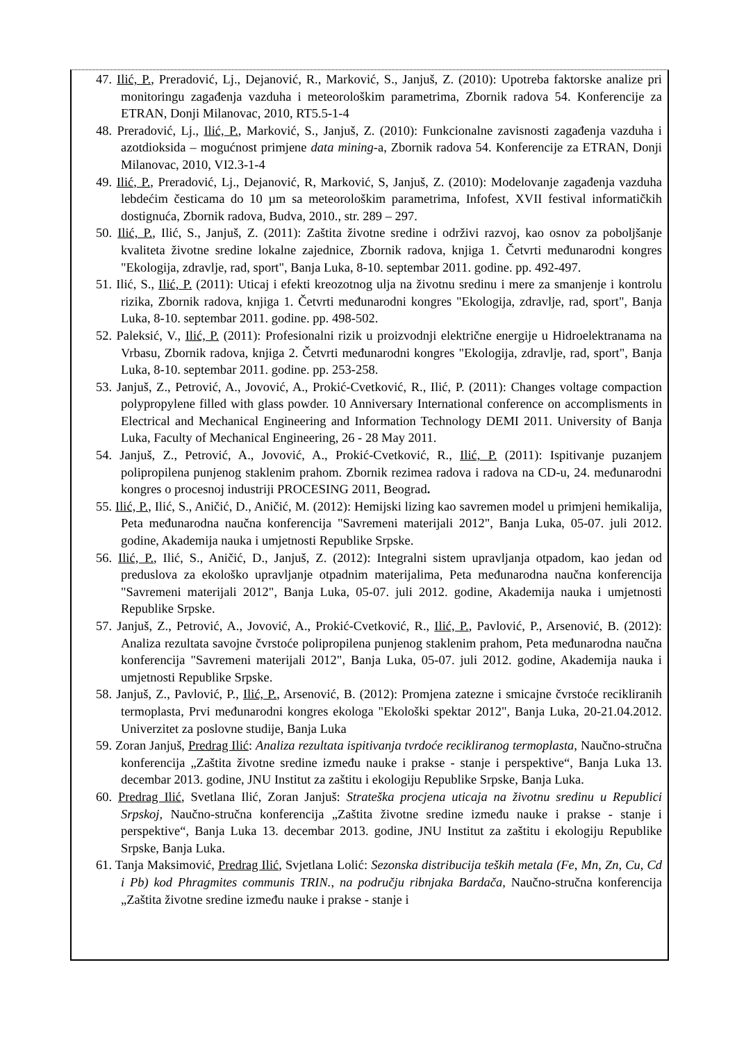47. Ilić, P., Preradović, Lj., Dejanović, R., Marković, S., Janjuš, Z. (2010): Upotreba faktorske analize pri monitoringu zagađenja vazduha i meteorološkim parametrima, Zbornik radova 54. Konferencije za ETRAN, Donji Milanovac, 2010, RT5.5-1-4
48. Preradović, Lj., Ilić, P., Marković, S., Janjuš, Z. (2010): Funkcionalne zavisnosti zagađenja vazduha i azotdioksida – mogućnost primjene data mining-a, Zbornik radova 54. Konferencije za ETRAN, Donji Milanovac, 2010, VI2.3-1-4
49. Ilić, P., Preradović, Lj., Dejanović, R, Marković, S, Janjuš, Z. (2010): Modelovanje zagađenja vazduha lebdećim česticama do 10 µm sa meteorološkim parametrima, Infofest, XVII festival informatičkih dostignuća, Zbornik radova, Budva, 2010., str. 289 – 297.
50. Ilić, P., Ilić, S., Janjuš, Z. (2011): Zaštita životne sredine i održivi razvoj, kao osnov za poboljšanje kvaliteta životne sredine lokalne zajednice, Zbornik radova, knjiga 1. Četvrti međunarodni kongres "Ekologija, zdravlje, rad, sport", Banja Luka, 8-10. septembar 2011. godine. pp. 492-497.
51. Ilić, S., Ilić, P. (2011): Uticaj i efekti kreozotnog ulja na životnu sredinu i mere za smanjenje i kontrolu rizika, Zbornik radova, knjiga 1. Četvrti međunarodni kongres "Ekologija, zdravlje, rad, sport", Banja Luka, 8-10. septembar 2011. godine. pp. 498-502.
52. Paleksić, V., Ilić, P. (2011): Profesionalni rizik u proizvodnji električne energije u Hidroelektranama na Vrbasu, Zbornik radova, knjiga 2. Četvrti međunarodni kongres "Ekologija, zdravlje, rad, sport", Banja Luka, 8-10. septembar 2011. godine. pp. 253-258.
53. Janjuš, Z., Petrović, A., Jovović, A., Prokić-Cvetković, R., Ilić, P. (2011): Changes voltage compaction polypropylene filled with glass powder. 10 Anniversary International conference on accomplisments in Electrical and Mechanical Engineering and Information Technology DEMI 2011. University of Banja Luka, Faculty of Mechanical Engineering, 26 - 28 May 2011.
54. Janjuš, Z., Petrović, A., Jovović, A., Prokić-Cvetković, R., Ilić, P. (2011): Ispitivanje puzanjem polipropilena punjenog staklenim prahom. Zbornik rezimea radova i radova na CD-u, 24. međunarodni kongres o procesnoj industriji PROCESING 2011, Beograd.
55. Ilić, P., Ilić, S., Aničić, D., Aničić, M. (2012): Hemijski lizing kao savremen model u primjeni hemikalija, Peta međunarodna naučna konferencija "Savremeni materijali 2012", Banja Luka, 05-07. juli 2012. godine, Akademija nauka i umjetnosti Republike Srpske.
56. Ilić, P., Ilić, S., Aničić, D., Janjuš, Z. (2012): Integralni sistem upravljanja otpadom, kao jedan od preduslova za ekološko upravljanje otpadnim materijalima, Peta međunarodna naučna konferencija "Savremeni materijali 2012", Banja Luka, 05-07. juli 2012. godine, Akademija nauka i umjetnosti Republike Srpske.
57. Janjuš, Z., Petrović, A., Jovović, A., Prokić-Cvetković, R., Ilić, P., Pavlović, P., Arsenović, B. (2012): Analiza rezultata savojne čvrstoće polipropilena punjenog staklenim prahom, Peta međunarodna naučna konferencija "Savremeni materijali 2012", Banja Luka, 05-07. juli 2012. godine, Akademija nauka i umjetnosti Republike Srpske.
58. Janjuš, Z., Pavlović, P., Ilić, P., Arsenović, B. (2012): Promjena zatezne i smicajne čvrstoće recikliranih termoplasta, Prvi međunarodni kongres ekologa "Ekološki spektar 2012", Banja Luka, 20-21.04.2012. Univerzitet za poslovne studije, Banja Luka
59. Zoran Janjuš, Predrag Ilić: Analiza rezultata ispitivanja tvrdoće recikliranog termoplasta, Naučno-stručna konferencija „Zaštita životne sredine između nauke i prakse - stanje i perspektive“, Banja Luka 13. decembar 2013. godine, JNU Institut za zaštitu i ekologiju Republike Srpske, Banja Luka.
60. Predrag Ilić, Svetlana Ilić, Zoran Janjuš: Strateška procjena uticaja na životnu sredinu u Republici Srpskoj, Naučno-stručna konferencija „Zaštita životne sredine između nauke i prakse - stanje i perspektive“, Banja Luka 13. decembar 2013. godine, JNU Institut za zaštitu i ekologiju Republike Srpske, Banja Luka.
61. Tanja Maksimović, Predrag Ilić, Svjetlana Lolić: Sezonska distribucija teških metala (Fe, Mn, Zn, Cu, Cd i Pb) kod Phragmites communis TRIN., na području ribnjaka Bardača, Naučno-stručna konferencija „Zaštita životne sredine između nauke i prakse - stanje i